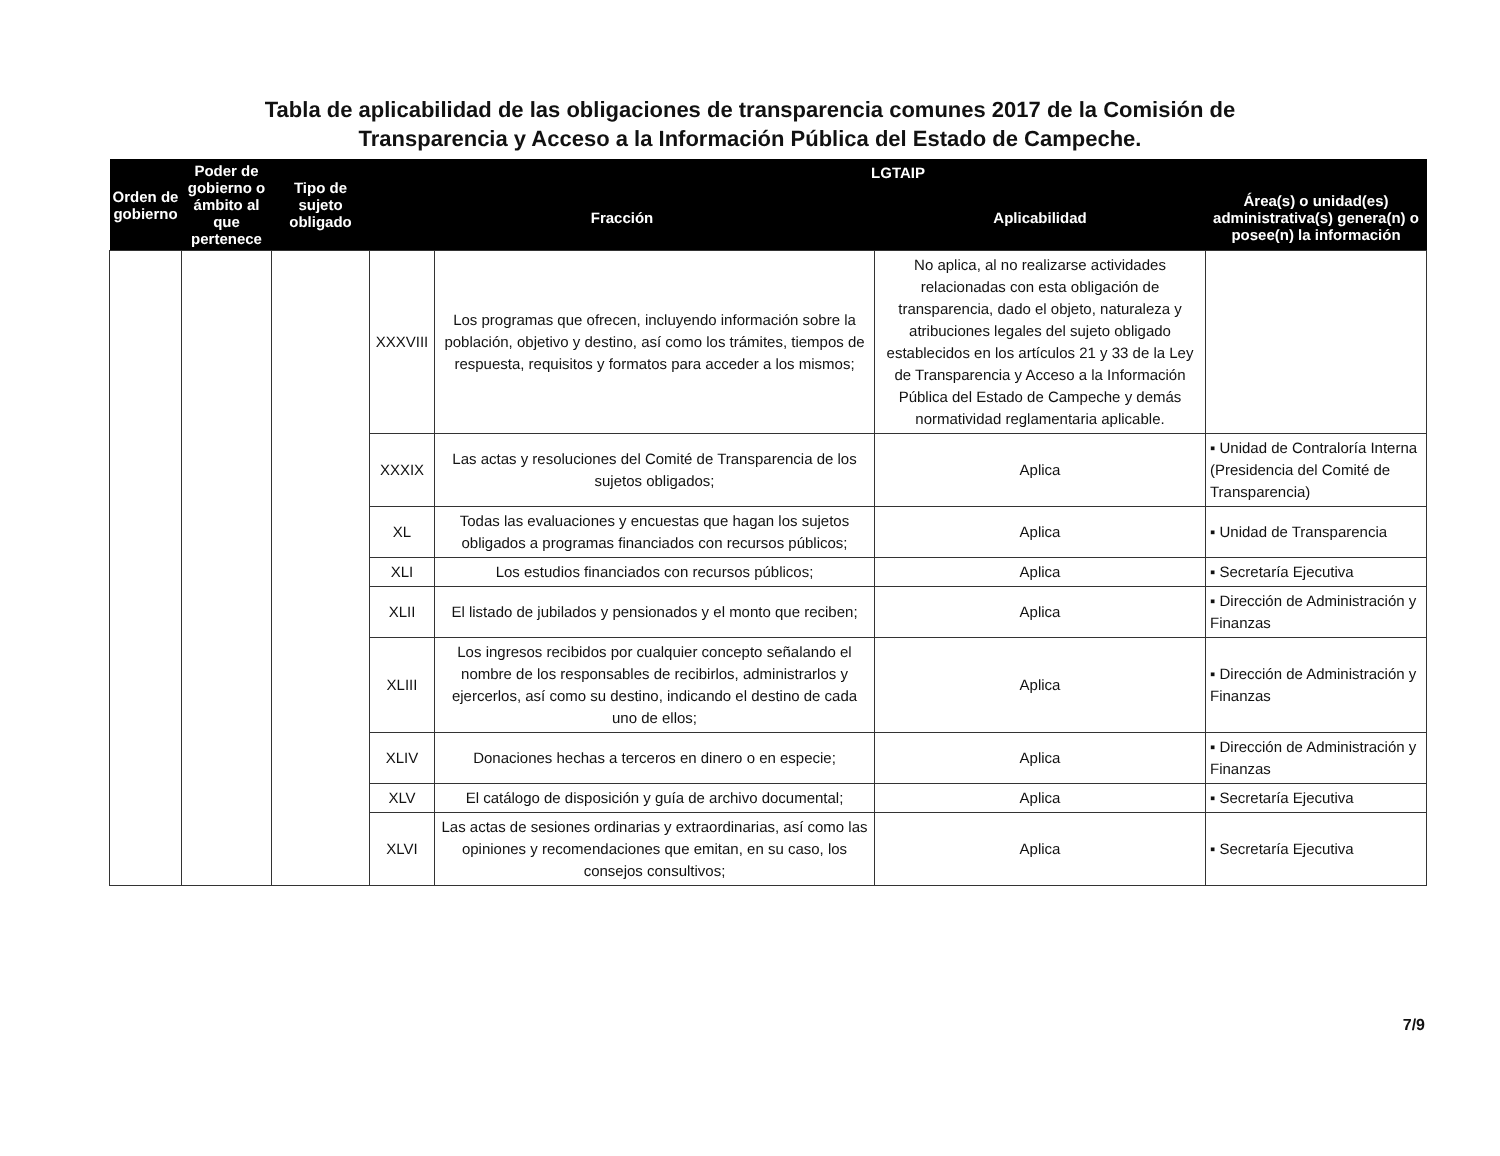Tabla de aplicabilidad de las obligaciones de transparencia comunes 2017 de la Comisión de
Transparencia y Acceso a la Información Pública del Estado de Campeche.
| Orden de gobierno | Poder de gobierno o ámbito al que pertenece | Tipo de sujeto obligado | LGTAIP | | | |
| --- | --- | --- | --- | --- | --- | --- |
| | | | Fracción | | Aplicabilidad | Área(s) o unidad(es) administrativa(s) genera(n) o posee(n) la información |
| | | | XXXVIII | Los programas que ofrecen, incluyendo información sobre la población, objetivo y destino, así como los trámites, tiempos de respuesta, requisitos y formatos para acceder a los mismos; | No aplica, al no realizarse actividades relacionadas con esta obligación de transparencia, dado el objeto, naturaleza y atribuciones legales del sujeto obligado establecidos en los artículos 21 y 33 de la Ley de Transparencia y Acceso a la Información Pública del Estado de Campeche y demás normatividad reglamentaria aplicable. | |
| | | | XXXIX | Las actas y resoluciones del Comité de Transparencia de los sujetos obligados; | Aplica | ▪ Unidad de Contraloría Interna (Presidencia del Comité de Transparencia) |
| | | | XL | Todas las evaluaciones y encuestas que hagan los sujetos obligados a programas financiados con recursos públicos; | Aplica | ▪ Unidad de Transparencia |
| | | | XLI | Los estudios financiados con recursos públicos; | Aplica | ▪ Secretaría Ejecutiva |
| | | | XLII | El listado de jubilados y pensionados y el monto que reciben; | Aplica | ▪ Dirección de Administración y Finanzas |
| | | | XLIII | Los ingresos recibidos por cualquier concepto señalando el nombre de los responsables de recibirlos, administrarlos y ejercerlos, así como su destino, indicando el destino de cada uno de ellos; | Aplica | ▪ Dirección de Administración y Finanzas |
| | | | XLIV | Donaciones hechas a terceros en dinero o en especie; | Aplica | ▪ Dirección de Administración y Finanzas |
| | | | XLV | El catálogo de disposición y guía de archivo documental; | Aplica | ▪ Secretaría Ejecutiva |
| | | | XLVI | Las actas de sesiones ordinarias y extraordinarias, así como las opiniones y recomendaciones que emitan, en su caso, los consejos consultivos; | Aplica | ▪ Secretaría Ejecutiva |
7/9